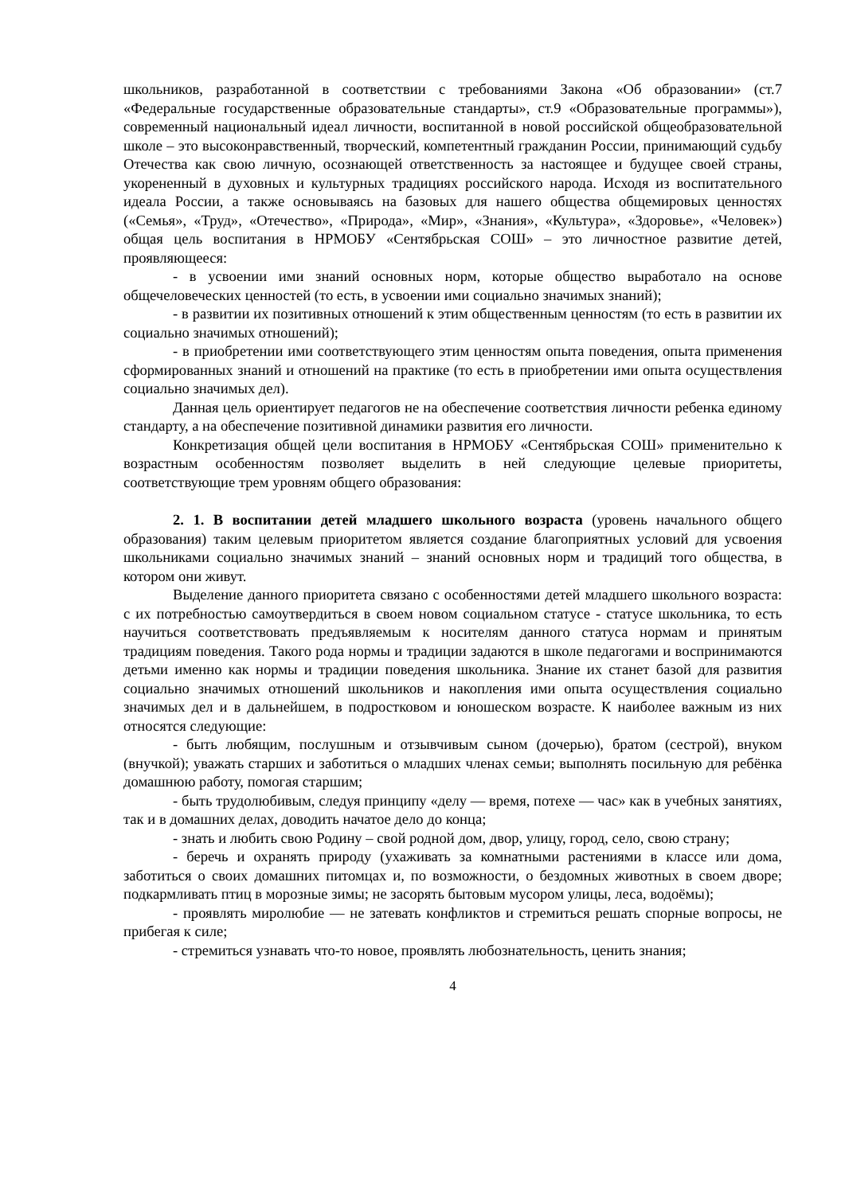школьников, разработанной в соответствии с требованиями Закона «Об образовании» (ст.7 «Федеральные государственные образовательные стандарты», ст.9 «Образовательные программы»), современный национальный идеал личности, воспитанной в новой российской общеобразовательной школе – это высоконравственный, творческий, компетентный гражданин России, принимающий судьбу Отечества как свою личную, осознающей ответственность за настоящее и будущее своей страны, укорененный в духовных и культурных традициях российского народа. Исходя из воспитательного идеала России, а также основываясь на базовых для нашего общества общемировых ценностях («Семья», «Труд», «Отечество», «Природа», «Мир», «Знания», «Культура», «Здоровье», «Человек») общая цель воспитания в НРМОБУ «Сентябрьская СОШ» – это личностное развитие детей, проявляющееся:
- в усвоении ими знаний основных норм, которые общество выработало на основе общечеловеческих ценностей (то есть, в усвоении ими социально значимых знаний);
- в развитии их позитивных отношений к этим общественным ценностям (то есть в развитии их социально значимых отношений);
- в приобретении ими соответствующего этим ценностям опыта поведения, опыта применения сформированных знаний и отношений на практике (то есть в приобретении ими опыта осуществления социально значимых дел).
Данная цель ориентирует педагогов не на обеспечение соответствия личности ребенка единому стандарту, а на обеспечение позитивной динамики развития его личности.
Конкретизация общей цели воспитания в НРМОБУ «Сентябрьская СОШ» применительно к возрастным особенностям позволяет выделить в ней следующие целевые приоритеты, соответствующие трем уровням общего образования:
2. 1. В воспитании детей младшего школьного возраста (уровень начального общего образования) таким целевым приоритетом является создание благоприятных условий для усвоения школьниками социально значимых знаний – знаний основных норм и традиций того общества, в котором они живут.
Выделение данного приоритета связано с особенностями детей младшего школьного возраста: с их потребностью самоутвердиться в своем новом социальном статусе - статусе школьника, то есть научиться соответствовать предъявляемым к носителям данного статуса нормам и принятым традициям поведения. Такого рода нормы и традиции задаются в школе педагогами и воспринимаются детьми именно как нормы и традиции поведения школьника. Знание их станет базой для развития социально значимых отношений школьников и накопления ими опыта осуществления социально значимых дел и в дальнейшем, в подростковом и юношеском возрасте. К наиболее важным из них относятся следующие:
- быть любящим, послушным и отзывчивым сыном (дочерью), братом (сестрой), внуком (внучкой); уважать старших и заботиться о младших членах семьи; выполнять посильную для ребёнка домашнюю работу, помогая старшим;
- быть трудолюбивым, следуя принципу «делу — время, потехе — час» как в учебных занятиях, так и в домашних делах, доводить начатое дело до конца;
- знать и любить свою Родину – свой родной дом, двор, улицу, город, село, свою страну;
- беречь и охранять природу (ухаживать за комнатными растениями в классе или дома, заботиться о своих домашних питомцах и, по возможности, о бездомных животных в своем дворе; подкармливать птиц в морозные зимы; не засорять бытовым мусором улицы, леса, водоёмы);
- проявлять миролюбие — не затевать конфликтов и стремиться решать спорные вопросы, не прибегая к силе;
- стремиться узнавать что-то новое, проявлять любознательность, ценить знания;
4